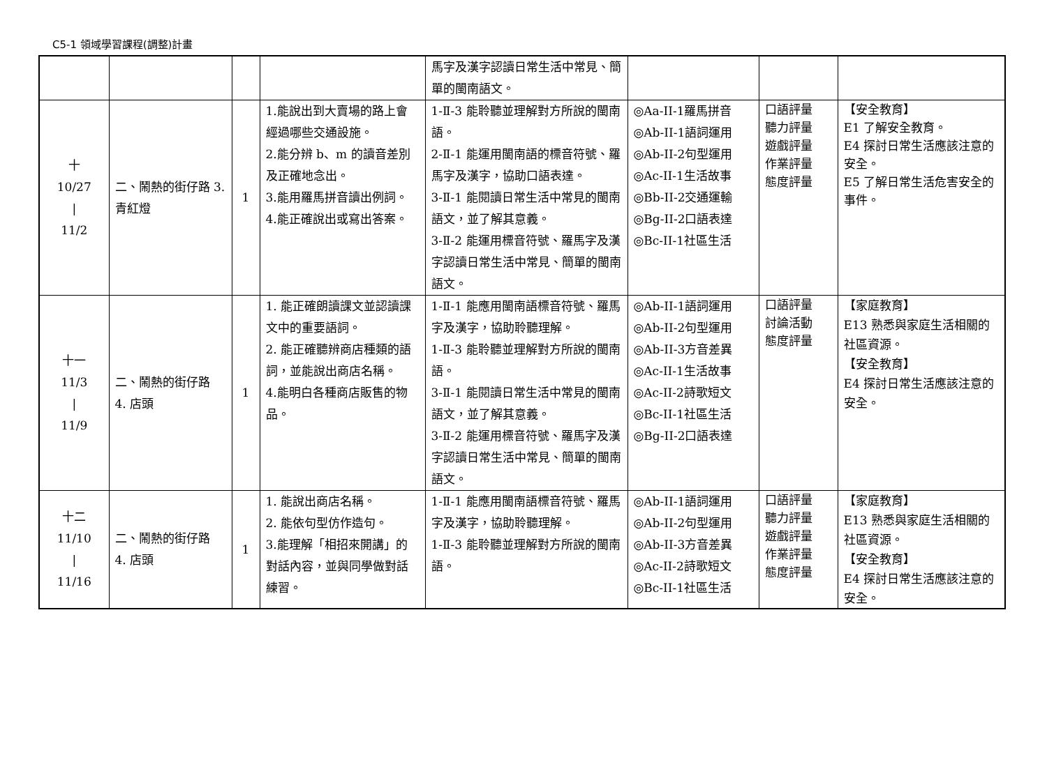C5-1 領域學習課程(調整)計畫
| | | | | 馬字及漢字認讀日常生活中常見、簡單的閩南語文。 | | | |
| 十 10/27 / 11/2 | 二、鬧熱的街仔路 3. 青紅燈 | 1 | 1.能說出到大賣場的路上會經過哪些交通設施。 2.能分辨 b、m 的讀音差別及正確地念出。 3.能用羅馬拼音讀出例詞。 4.能正確說出或寫出答案。 | 1-Ⅱ-3 能聆聽並理解對方所說的閩南語。 2-Ⅱ-1 能運用閩南語的標音符號、羅馬字及漢字，協助口語表達。 3-Ⅱ-1 能閱讀日常生活中常見的閩南語文，並了解其意義。 3-Ⅱ-2 能運用標音符號、羅馬字及漢字認讀日常生活中常見、簡單的閩南語文。 | ◎Aa-II-1羅馬拼音 ◎Ab-II-1語詞運用 ◎Ab-II-2句型運用 ◎Ac-II-1生活故事 ◎Bb-II-2交通運輸 ◎Bg-II-2口語表達 ◎Bc-II-1社區生活 | 口語評量 聽力評量 遊戲評量 作業評量 態度評量 | 【安全教育】 E1 了解安全教育。 E4 探討日常生活應該注意的安全。 E5 了解日常生活危害安全的事件。 |
| 十一 11/3 / 11/9 | 二、鬧熱的街仔路 4. 店頭 | 1 | 1. 能正確朗讀課文並認讀課文中的重要語詞。 2. 能正確聽辨商店種類的語詞，並能說出商店名稱。 4.能明白各種商店販售的物品。 | 1-Ⅱ-1 能應用閩南語標音符號、羅馬字及漢字，協助聆聽理解。 1-Ⅱ-3 能聆聽並理解對方所說的閩南語。 3-Ⅱ-1 能閱讀日常生活中常見的閩南語文，並了解其意義。 3-Ⅱ-2 能運用標音符號、羅馬字及漢字認讀日常生活中常見、簡單的閩南語文。 | ◎Ab-II-1語詞運用 ◎Ab-II-2句型運用 ◎Ab-II-3方音差異 ◎Ac-II-1生活故事 ◎Ac-II-2詩歌短文 ◎Bc-II-1社區生活 ◎Bg-II-2口語表達 | 口語評量 討論活動 態度評量 | 【家庭教育】 E13 熟悉與家庭生活相關的社區資源。 【安全教育】 E4 探討日常生活應該注意的安全。 |
| 十二 11/10 / 11/16 | 二、鬧熱的街仔路 4. 店頭 | 1 | 1. 能說出商店名稱。 2. 能依句型仿作造句。 3.能理解「相招來開講」的對話內容，並與同學做對話練習。 | 1-Ⅱ-1 能應用閩南語標音符號、羅馬字及漢字，協助聆聽理解。 1-Ⅱ-3 能聆聽並理解對方所說的閩南語。 | ◎Ab-II-1語詞運用 ◎Ab-II-2句型運用 ◎Ab-II-3方音差異 ◎Ac-II-2詩歌短文 ◎Bc-II-1社區生活 | 口語評量 聽力評量 遊戲評量 作業評量 態度評量 | 【家庭教育】 E13 熟悉與家庭生活相關的社區資源。 【安全教育】 E4 探討日常生活應該注意的安全。 |